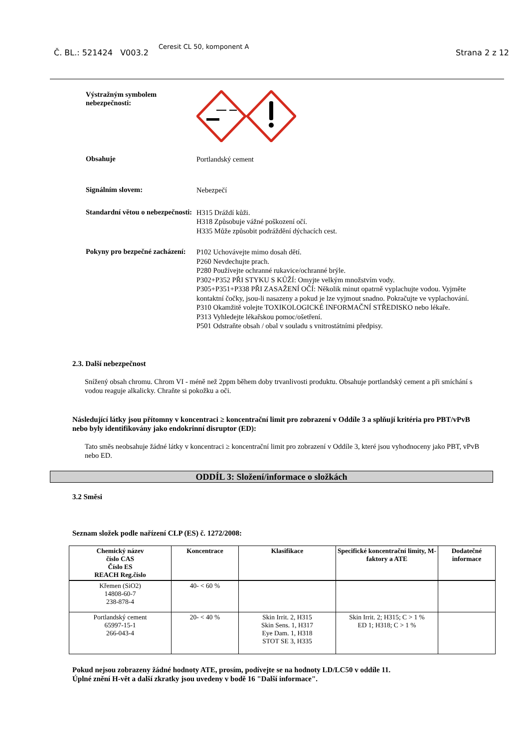Č. BL.: 521424 V003.2
Ceresit CL 50, komponent A
Strana 2 z 12
Výstražným symbolem nebezpečnosti:
Obsahuje
Portlandský cement
Signálním slovem:
Nebezpečí
Standardní větou o nebezpečnosti:
H315 Dráždí kůži.
H318 Způsobuje vážné poškození očí.
H335 Může způsobit podráždění dýchacích cest.
Pokyny pro bezpečné zacházení:
P102 Uchovávejte mimo dosah dětí.
P260 Nevdechujte prach.
P280 Používejte ochranné rukavice/ochranné brýle.
P302+P352 PŘI STYKU S KŮŽÍ: Omyjte velkým množstvím vody.
P305+P351+P338 PŘI ZASAŽENÍ OČÍ: Několik minut opatrně vyplachujte vodou. Vyjměte kontaktní čočky, jsou-li nasazeny a pokud je lze vyjmout snadno. Pokračujte ve vyplachování.
P310 Okamžitě volejte TOXIKOLOGICKÉ INFORMAČNÍ STŘEDISKO nebo lékaře.
P313 Vyhledejte lékařskou pomoc/ošetření.
P501 Odstraňte obsah / obal v souladu s vnitrostátními předpisy.
2.3. Další nebezpečnost
Snížený obsah chromu. Chrom VI - méně než 2ppm během doby trvanlivosti produktu. Obsahuje portlandský cement a při smíchání s vodou reaguje alkalicky. Chraňte si pokožku a oči.
Následující látky jsou přítomny v koncentraci ≥ koncentrační limit pro zobrazení v Oddíle 3 a splňují kritéria pro PBT/vPvB nebo byly identifikovány jako endokrinní disruptor (ED):
Tato směs neobsahuje žádné látky v koncentraci ≥ koncentrační limit pro zobrazení v Oddíle 3, které jsou vyhodnoceny jako PBT, vPvB nebo ED.
ODDÍL 3: Složení/informace o složkách
3.2 Směsi
Seznam složek podle nařízení CLP (ES) č. 1272/2008:
| Chemický název číslo CAS Číslo ES REACH Reg.číslo | Koncentrace | Klasifikace | Specifické koncentrační limity, M-faktory a ATE | Dodatečné informace |
| --- | --- | --- | --- | --- |
| Křemen (SiO2) 14808-60-7 238-878-4 | 40- < 60 % | | | |
| Portlandský cement 65997-15-1 266-043-4 | 20- < 40 % | Skin Irrit. 2, H315 Skin Sens. 1, H317 Eye Dam. 1, H318 STOT SE 3, H335 | Skin Irrit. 2; H315; C > 1 % ED 1; H318; C > 1 % | |
Pokud nejsou zobrazeny žádné hodnoty ATE, prosím, podívejte se na hodnoty LD/LC50 v oddíle 11.
Úplné znění H-vět a další zkratky jsou uvedeny v bodě 16 "Další informace".